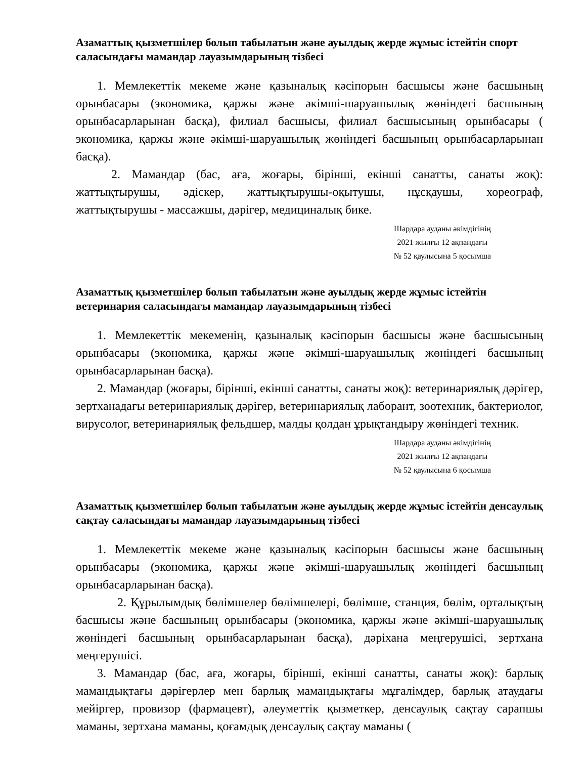Азаматтық қызметшілер болып табылатын және ауылдық жерде жұмыс істейтін спорт саласындағы мамандар лауазымдарының тізбесі
1. Мемлекеттік мекеме және қазыналық кәсіпорын басшысы және басшының орынбасары (экономика, қаржы және әкімші-шаруашылық жөніндегі басшының орынбасарларынан басқа), филиал басшысы, филиал басшысының орынбасары ( экономика, қаржы және әкімші-шаруашылық жөніндегі басшының орынбасарларынан басқа).
2. Мамандар (бас, аға, жоғары, бірінші, екінші санатты, санаты жоқ): жаттықтырушы, әдіскер, жаттықтырушы-оқытушы, нұсқаушы, хореограф, жаттықтырушы - массажшы, дәрігер, медициналық бике.
Шардара ауданы әкімдігінің
2021 жылғы 12 ақпандағы
№ 52 қаулысына 5 қосымша
Азаматтық қызметшілер болып табылатын және ауылдық жерде жұмыс істейтін ветеринария саласындағы мамандар лауазымдарының тізбесі
1. Мемлекеттік мекеменің, қазыналық кәсіпорын басшысы және басшысының орынбасары (экономика, қаржы және әкімші-шаруашылық жөніндегі басшының орынбасарларынан басқа).
2. Мамандар (жоғары, бірінші, екінші санатты, санаты жоқ): ветеринариялық дәрігер, зертханадағы ветеринариялық дәрігер, ветеринариялық лаборант, зоотехник, бактериолог, вирусолог, ветеринариялық фельдшер, малды қолдан ұрықтандыру жөніндегі техник.
Шардара ауданы әкімдігінің
2021 жылғы 12 ақпандағы
№ 52 қаулысына 6 қосымша
Азаматтық қызметшілер болып табылатын және ауылдық жерде жұмыс істейтін денсаулық сақтау саласындағы мамандар лауазымдарының тізбесі
1. Мемлекеттік мекеме және қазыналық кәсіпорын басшысы және басшының орынбасары (экономика, қаржы және әкімші-шаруашылық жөніндегі басшының орынбасарларынан басқа).
2. Құрылымдық бөлімшелер бөлімшелері, бөлімше, станция, бөлім, орталықтың басшысы және басшының орынбасары (экономика, қаржы және әкімші-шаруашылық жөніндегі басшының орынбасарларынан басқа), дәріхана меңгерушісі, зертхана меңгерушісі.
3. Мамандар (бас, аға, жоғары, бірінші, екінші санатты, санаты жоқ): барлық мамандықтағы дәрігерлер мен барлық мамандықтағы мұғалімдер, барлық атаудағы мейіргер, провизор (фармацевт), әлеуметтік қызметкер, денсаулық сақтау сарапшы маманы, зертхана маманы, қоғамдық денсаулық сақтау маманы (